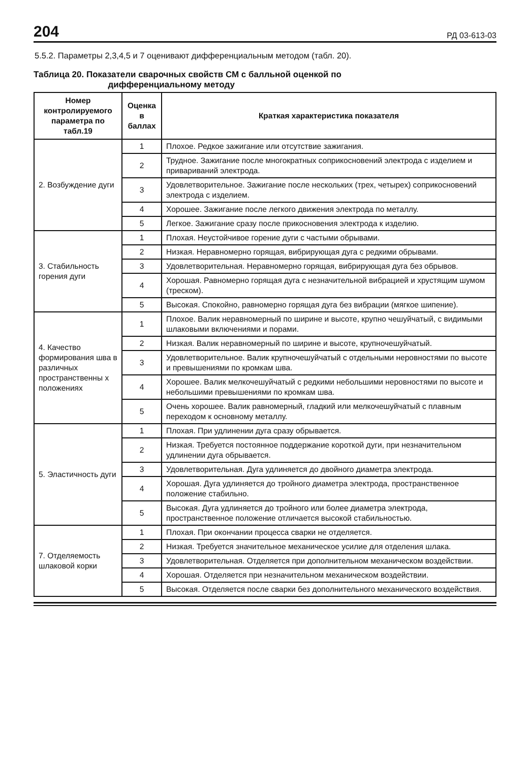204 РД 03-613-03
5.5.2. Параметры 2,3,4,5 и 7 оценивают дифференциальным методом (табл. 20).
Таблица 20. Показатели сварочных свойств СМ с балльной оценкой по
дифференциальному методу
| Номер контролируемого параметра по табл.19 | Оценка в баллах | Краткая характеристика показателя |
| --- | --- | --- |
| 2. Возбуждение дуги | 1 | Плохое. Редкое зажигание или отсутствие зажигания. |
| | 2 | Трудное. Зажигание после многократных соприкосновений электрода с изделием и привариваний электрода. |
| | 3 | Удовлетворительное. Зажигание после нескольких (трех, четырех) соприкосновений электрода с изделием. |
| | 4 | Хорошее. Зажигание после легкого движения электрода по металлу. |
| | 5 | Легкое. Зажигание сразу после прикосновения электрода к изделию. |
| 3. Стабильность горения дуги | 1 | Плохая. Неустойчивое горение дуги с частыми обрывами. |
| | 2 | Низкая. Неравномерно горящая, вибрирующая дуга с редкими обрывами. |
| | 3 | Удовлетворительная. Неравномерно горящая, вибрирующая дуга без обрывов. |
| | 4 | Хорошая. Равномерно горящая дуга с незначительной вибрацией и хрустящим шумом (треском). |
| | 5 | Высокая. Спокойно, равномерно горящая дуга без вибрации (мягкое шипение). |
| 4. Качество формирования шва в различных пространственны х положениях | 1 | Плохое. Валик неравномерный по ширине и высоте, крупно чешуйчатый, с видимыми шлаковыми включениями и порами. |
| | 2 | Низкая. Валик неравномерный по ширине и высоте, крупночешуйчатый. |
| | 3 | Удовлетворительное. Валик крупночешуйчатый с отдельными неровностями по высоте и превышениями по кромкам шва. |
| | 4 | Хорошее. Валик мелкочешуйчатый с редкими небольшими неровностями по высоте и небольшими превышениями по кромкам шва. |
| | 5 | Очень хорошее. Валик равномерный, гладкий или мелкочешуйчатый с плавным переходом к основному металлу. |
| 5. Эластичность дуги | 1 | Плохая. При удлинении дуга сразу обрывается. |
| | 2 | Низкая. Требуется постоянное поддержание короткой дуги, при незначительном удлинении дуга обрывается. |
| | 3 | Удовлетворительная. Дуга удлиняется до двойного диаметра электрода. |
| | 4 | Хорошая. Дуга удлиняется до тройного диаметра электрода, пространственное положение стабильно. |
| | 5 | Высокая. Дуга удлиняется до тройного или более диаметра электрода, пространственное положение отличается высокой стабильностью. |
| 7. Отделяемость шлаковой корки | 1 | Плохая. При окончании процесса сварки не отделяется. |
| | 2 | Низкая. Требуется значительное механическое усилие для отделения шлака. |
| | 3 | Удовлетворительная. Отделяется при дополнительном механическом воздействии. |
| | 4 | Хорошая. Отделяется при незначительном механическом воздействии. |
| | 5 | Высокая. Отделяется после сварки без дополнительного механического воздействия. |